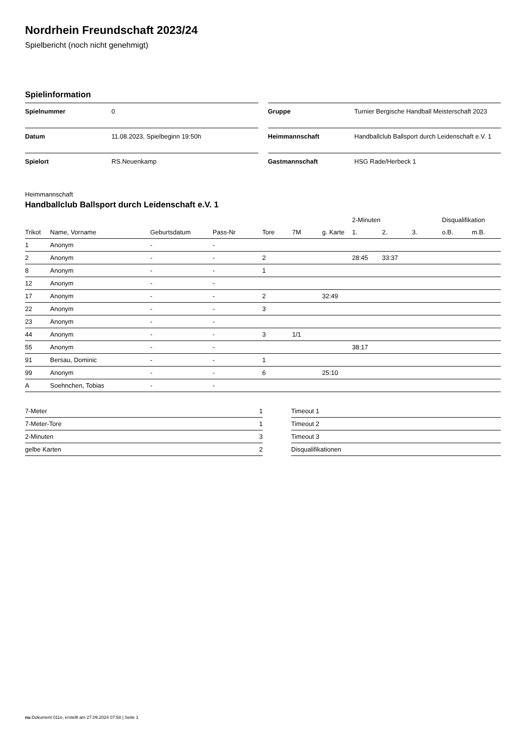Nordrhein Freundschaft 2023/24
Spielbericht (noch nicht genehmigt)
Spielinformation
| Spielnummer | 0 |
| Datum | 11.08.2023, Spielbeginn 19:50h |
| Spielort | RS.Neuenkamp |
| Gruppe | Turnier Bergische Handball Meisterschaft 2023 |
| Heimmannschaft | Handballclub Ballsport durch Leidenschaft e.V. 1 |
| Gastmannschaft | HSG Rade/Herbeck 1 |
Heimmannschaft
Handballclub Ballsport durch Leidenschaft e.V. 1
| | | | | | | | 2-Minuten | | | Disqualifikation | |
| --- | --- | --- | --- | --- | --- | --- | --- | --- | --- | --- | --- |
| Trikot | Name, Vorname | Geburtsdatum | Pass-Nr | Tore | 7M | g. Karte | 1. | 2. | 3. | o.B. | m.B. |
| 1 | Anonym | - | - | | | | | | | | |
| 2 | Anonym | - | - | 2 | | | 28:45 | 33:37 | | | |
| 8 | Anonym | - | - | 1 | | | | | | | |
| 12 | Anonym | - | - | | | | | | | | |
| 17 | Anonym | - | - | 2 | | 32:49 | | | | | |
| 22 | Anonym | - | - | 3 | | | | | | | |
| 23 | Anonym | - | - | | | | | | | | |
| 44 | Anonym | - | - | 3 | 1/1 | | | | | | |
| 55 | Anonym | - | - | | | | 38:17 | | | | |
| 91 | Bersau, Dominic | - | - | 1 | | | | | | | |
| 99 | Anonym | - | - | 6 | | 25:10 | | | | | |
| A | Soehnchen, Tobias | - | - | | | | | | | | |
| 7-Meter | 1 |
| 7-Meter-Tore | 1 |
| 2-Minuten | 3 |
| gelbe Karten | 2 |
| Timeout 1 |
| Timeout 2 |
| Timeout 3 |
| Disqualifikationen |
nu.Dokument 011e, erstellt am 27.09.2024 07:58 | Seite 1